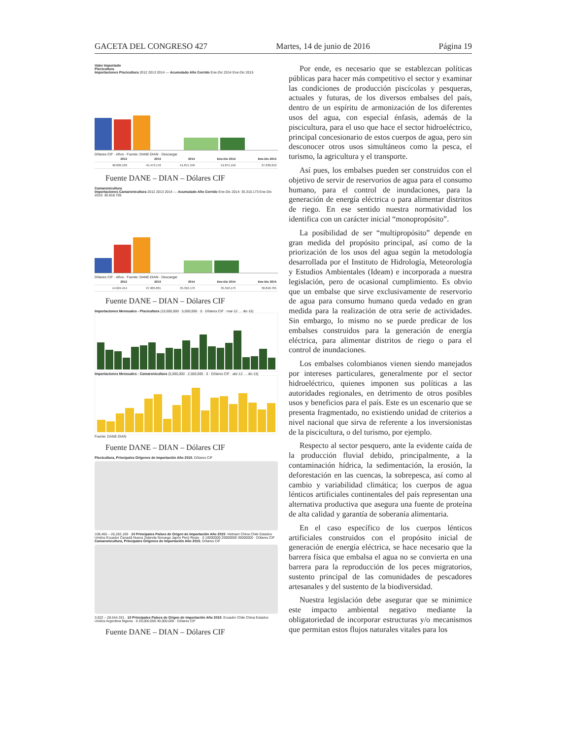GACETA DEL CONGRESO 427 Martes, 14 de junio de 2016 Página 19
Valor Importado
Piscicultura
Importaciones Piscicultura 2012 2013 2014 — Acumulado Año Corrido Ene-Dic 2014 Ene-Dic 2015
Dólares CIF · Años · Fuente: DANE-DIAN · Descargar
| 2012 | 2013 | 2014 | Ene-Dic 2014 | Ene-Dic 2015 |
| --- | --- | --- | --- | --- |
| 48.009.130 | 45.473.172 | 51.871.159 | 51.871.159 | 37.630.210 |
Fuente DANE – DIAN – Dólares CIF
Camaronicultura
Importaciones Camaronicultura 2012 2013 2014 — Acumulado Año Corrido Ene-Dic 2014: 35.310.173 Ene-Dic 2015: 30.818.705
Dólares CIF · Años · Fuente: DANE-DIAN · Descargar
| 2012 | 2013 | 2014 | Ene-Dic 2014 | Ene-Dic 2015 |
| --- | --- | --- | --- | --- |
| 14.624.414 | 27.905.831 | 35.310.173 | 35.310.173 | 30.818.705 |
Fuente DANE – DIAN – Dólares CIF
Importaciones Mensuales - Piscicultura (10,000,000 · 5,000,000 · 0 · Dólares CIF · mar-12 … dic-15)
Importaciones Mensuales - Camaronicultura (5,000,000 · 2,500,000 · 0 · Dólares CIF · abr-12 … dic-15)
Fuente: DANE-DIAN
Fuente DANE – DIAN – Dólares CIF
Piscicultura, Principales Orígenes de Importación Año 2015. Dólares CIF
109,465 – 26,282,169 · 10 Principales Países de Origen de Importación Año 2015: Vietnam China Chile Estados Unidos Ecuador Canadá Nueva Zelanda Noruega Japón Perú Resto · 0 10000000 20000000 30000000 · Dólares CIF
Camaronicultura, Principales Orígenes de Importación Año 2015. Dólares CIF
3.022 – 28.544.331 · 10 Principales Países de Origen de Importación Año 2015: Ecuador Chile China Estados Unidos Argentina Nigeria · 0 20,000,000 40,000,000 · Dólares CIF
Fuente DANE – DIAN – Dólares CIF
Por ende, es necesario que se establezcan políticas públicas para hacer más competitivo el sector y examinar las condiciones de producción piscícolas y pesqueras, actuales y futuras, de los diversos embalses del país, dentro de un espíritu de armonización de los diferentes usos del agua, con especial énfasis, además de la piscicultura, para el uso que hace el sector hidroeléctrico, principal concesionario de estos cuerpos de agua, pero sin desconocer otros usos simultáneos como la pesca, el turismo, la agricultura y el transporte.
Así pues, los embalses pueden ser construidos con el objetivo de servir de reservorios de agua para el consumo humano, para el control de inundaciones, para la generación de energía eléctrica o para alimentar distritos de riego. En ese sentido nuestra normatividad los identifica con un carácter inicial “monopropósito”.
La posibilidad de ser “multipropósito” depende en gran medida del propósito principal, así como de la priorización de los usos del agua según la metodología desarrollada por el Instituto de Hidrología, Meteorología y Estudios Ambientales (Ideam) e incorporada a nuestra legislación, pero de ocasional cumplimiento. Es obvio que un embalse que sirve exclusivamente de reservorio de agua para consumo humano queda vedado en gran medida para la realización de otra serie de actividades. Sin embargo, lo mismo no se puede predicar de los embalses construidos para la generación de energía eléctrica, para alimentar distritos de riego o para el control de inundaciones.
Los embalses colombianos vienen siendo manejados por intereses particulares, generalmente por el sector hidroeléctrico, quienes imponen sus políticas a las autoridades regionales, en detrimento de otros posibles usos y beneficios para el país. Este es un escenario que se presenta fragmentado, no existiendo unidad de criterios a nivel nacional que sirva de referente a los inversionistas de la piscicultura, o del turismo, por ejemplo.
Respecto al sector pesquero, ante la evidente caída de la producción fluvial debido, principalmente, a la contaminación hídrica, la sedimentación, la erosión, la deforestación en las cuencas, la sobrepesca, así como al cambio y variabilidad climática; los cuerpos de agua lénticos artificiales continentales del país representan una alternativa productiva que asegura una fuente de proteína de alta calidad y garantía de soberanía alimentaria.
En el caso específico de los cuerpos lénticos artificiales construidos con el propósito inicial de generación de energía eléctrica, se hace necesario que la barrera física que embalsa el agua no se convierta en una barrera para la reproducción de los peces migratorios, sustento principal de las comunidades de pescadores artesanales y del sustento de la biodiversidad.
Nuestra legislación debe asegurar que se minimice este impacto ambiental negativo mediante la obligatoriedad de incorporar estructuras y/o mecanismos que permitan estos flujos naturales vitales para los